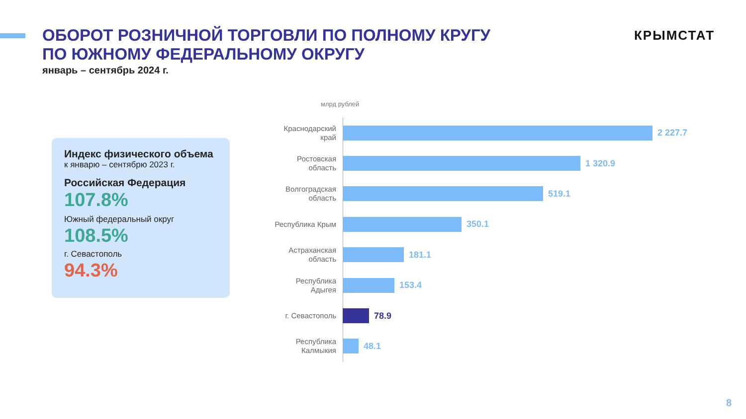ОБОРОТ РОЗНИЧНОЙ ТОРГОВЛИ ПО ПОЛНОМУ КРУГУ
ПО ЮЖНОМУ ФЕДЕРАЛЬНОМУ ОКРУГУ
январь – сентябрь 2024 г.
КРЫМСТАТ
Индекс физического объема
к январю – сентябрю 2023 г.
Российская Федерация
107.8%
Южный федеральный округ
108.5%
г. Севастополь
94.3%
млрд рублей
Краснодарский край
2 227.7
Ростовская область
1 320.9
Волгоградская область
519.1
Республика Крым
350.1
Астраханская область
181.1
Республика Адыгея
153.4
г. Севастополь
78.9
Республика Калмыкия
48.1
8